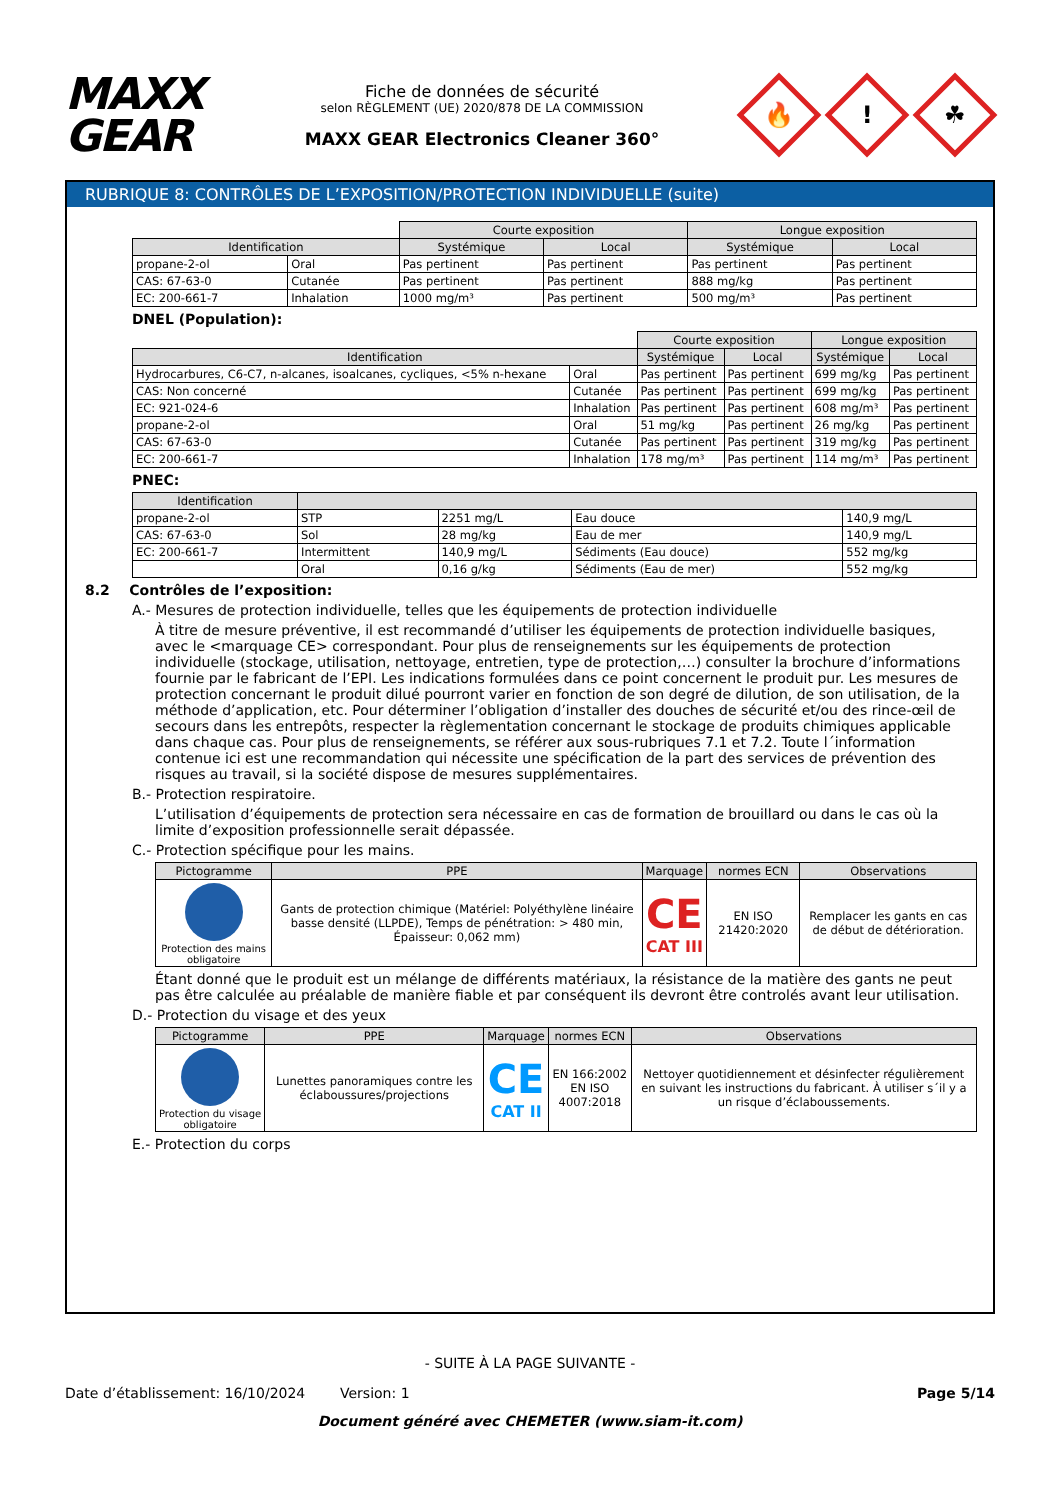MAXX
GEAR
Fiche de données de sécurité
selon RÈGLEMENT (UE) 2020/878 DE LA COMMISSION
MAXX GEAR Electronics Cleaner 360°
🔥
!
☘
RUBRIQUE 8: CONTRÔLES DE L’EXPOSITION/PROTECTION INDIVIDUELLE (suite)
| | | Courte exposition | | Longue exposition | |
| Identification | | Systémique | Local | Systémique | Local |
| propane-2-ol | Oral | Pas pertinent | Pas pertinent | Pas pertinent | Pas pertinent |
| CAS: 67-63-0 | Cutanée | Pas pertinent | Pas pertinent | 888 mg/kg | Pas pertinent |
| EC: 200-661-7 | Inhalation | 1000 mg/m³ | Pas pertinent | 500 mg/m³ | Pas pertinent |
DNEL (Population):
| | | Courte exposition | | Longue exposition | |
| Identification | | Systémique | Local | Systémique | Local |
| Hydrocarbures, C6-C7, n-alcanes, isoalcanes, cycliques, <5% n-hexane | Oral | Pas pertinent | Pas pertinent | 699 mg/kg | Pas pertinent |
| CAS: Non concerné | Cutanée | Pas pertinent | Pas pertinent | 699 mg/kg | Pas pertinent |
| EC: 921-024-6 | Inhalation | Pas pertinent | Pas pertinent | 608 mg/m³ | Pas pertinent |
| propane-2-ol | Oral | 51 mg/kg | Pas pertinent | 26 mg/kg | Pas pertinent |
| CAS: 67-63-0 | Cutanée | Pas pertinent | Pas pertinent | 319 mg/kg | Pas pertinent |
| EC: 200-661-7 | Inhalation | 178 mg/m³ | Pas pertinent | 114 mg/m³ | Pas pertinent |
PNEC:
| Identification | | | | |
| --- | --- | --- | --- | --- |
| propane-2-ol | STP | 2251 mg/L | Eau douce | 140,9 mg/L |
| CAS: 67-63-0 | Sol | 28 mg/kg | Eau de mer | 140,9 mg/L |
| EC: 200-661-7 | Intermittent | 140,9 mg/L | Sédiments (Eau douce) | 552 mg/kg |
| | Oral | 0,16 g/kg | Sédiments (Eau de mer) | 552 mg/kg |
8.2 Contrôles de l’exposition:
A.- Mesures de protection individuelle, telles que les équipements de protection individuelle
À titre de mesure préventive, il est recommandé d’utiliser les équipements de protection individuelle basiques, avec le <marquage CE> correspondant. Pour plus de renseignements sur les équipements de protection individuelle (stockage, utilisation, nettoyage, entretien, type de protection,…) consulter la brochure d’informations fournie par le fabricant de l’EPI. Les indications formulées dans ce point concernent le produit pur. Les mesures de protection concernant le produit dilué pourront varier en fonction de son degré de dilution, de son utilisation, de la méthode d’application, etc. Pour déterminer l’obligation d’installer des douches de sécurité et/ou des rince-œil de secours dans les entrepôts, respecter la règlementation concernant le stockage de produits chimiques applicable dans chaque cas. Pour plus de renseignements, se référer aux sous-rubriques 7.1 et 7.2. Toute l´information contenue ici est une recommandation qui nécessite une spécification de la part des services de prévention des risques au travail, si la société dispose de mesures supplémentaires.
B.- Protection respiratoire.
L’utilisation d’équipements de protection sera nécessaire en cas de formation de brouillard ou dans le cas où la limite d’exposition professionnelle serait dépassée.
C.- Protection spécifique pour les mains.
| Pictogramme | PPE | Marquage | normes ECN | Observations |
| --- | --- | --- | --- | --- |
| Protection des mains obligatoire | Gants de protection chimique (Matériel: Polyéthylène linéaire basse densité (LLPDE), Temps de pénétration: > 480 min, Épaisseur: 0,062 mm) | CE CAT III | EN ISO 21420:2020 | Remplacer les gants en cas de début de détérioration. |
Étant donné que le produit est un mélange de différents matériaux, la résistance de la matière des gants ne peut pas être calculée au préalable de manière fiable et par conséquent ils devront être controlés avant leur utilisation.
D.- Protection du visage et des yeux
| Pictogramme | PPE | Marquage | normes ECN | Observations |
| --- | --- | --- | --- | --- |
| Protection du visage obligatoire | Lunettes panoramiques contre les éclaboussures/projections | CE CAT II | EN 166:2002 EN ISO 4007:2018 | Nettoyer quotidiennement et désinfecter régulièrement en suivant les instructions du fabricant. À utiliser s´il y a un risque d’éclaboussements. |
E.- Protection du corps
- SUITE À LA PAGE SUIVANTE -
Date d’établissement: 16/10/2024 Version: 1 Page 5/14
Document généré avec CHEMETER (www.siam-it.com)